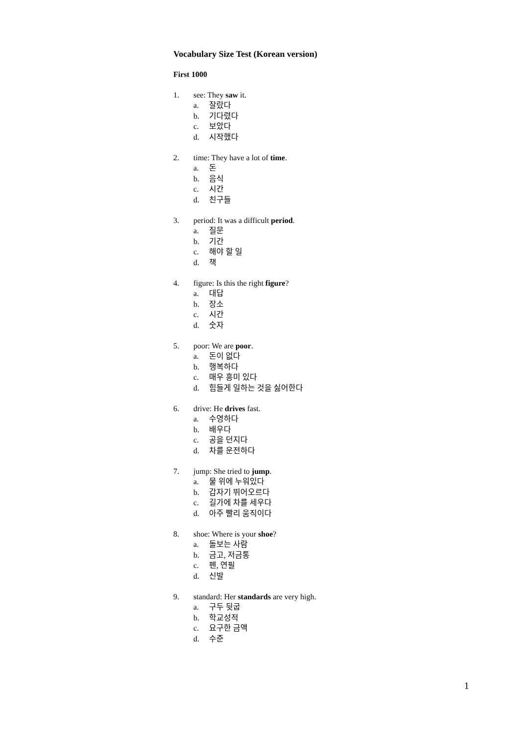Vocabulary Size Test (Korean version)
First 1000
1. see: They saw it.
a. 잘랐다
b. 기다렸다
c. 보았다
d. 시작했다
2. time: They have a lot of time.
a. 돈
b. 음식
c. 시간
d. 친구들
3. period: It was a difficult period.
a. 질문
b. 기간
c. 해야 할 일
d. 책
4. figure: Is this the right figure?
a. 대답
b. 장소
c. 시간
d. 숫자
5. poor: We are poor.
a. 돈이 없다
b. 행복하다
c. 매우 흥미 있다
d. 힘들게 일하는 것을 싫어한다
6. drive: He drives fast.
a. 수영하다
b. 배우다
c. 공을 던지다
d. 차를 운전하다
7. jump: She tried to jump.
a. 물 위에 누워있다
b. 갑자기 뛰어오르다
c. 길가에 차를 세우다
d. 아주 빨리 움직이다
8. shoe: Where is your shoe?
a. 돌보는 사람
b. 금고, 저금통
c. 펜, 연필
d. 신발
9. standard: Her standards are very high.
a. 구두 뒷굽
b. 학교성적
c. 요구한 금액
d. 수준
1